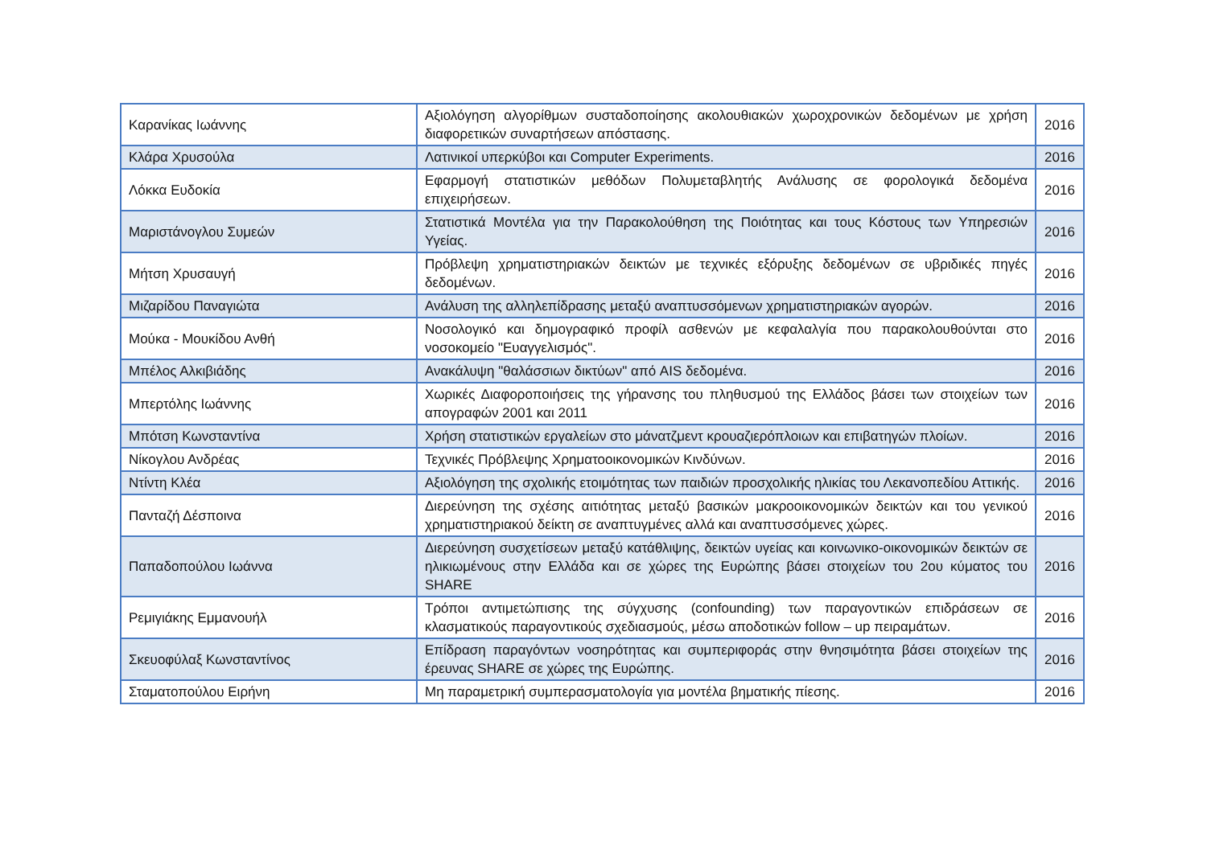| Καρανίκας Ιωάννης | Αξιολόγηση αλγορίθμων συσταδοποίησης ακολουθιακών χωροχρονικών δεδομένων με χρήση διαφορετικών συναρτήσεων απόστασης. | 2016 |
| Κλάρα Χρυσούλα | Λατινικοί υπερκύβοι και Computer Experiments. | 2016 |
| Λόκκα Ευδοκία | Εφαρμογή στατιστικών μεθόδων Πολυμεταβλητής Ανάλυσης σε φορολογικά δεδομένα επιχειρήσεων. | 2016 |
| Μαριστάνογλου Συμεών | Στατιστικά Μοντέλα για την Παρακολούθηση της Ποιότητας και τους Κόστους των Υπηρεσιών Υγείας. | 2016 |
| Μήτση Χρυσαυγή | Πρόβλεψη χρηματιστηριακών δεικτών με τεχνικές εξόρυξης δεδομένων σε υβριδικές πηγές δεδομένων. | 2016 |
| Μιζαρίδου Παναγιώτα | Ανάλυση της αλληλεπίδρασης μεταξύ αναπτυσσόμενων χρηματιστηριακών αγορών. | 2016 |
| Μούκα - Μουκίδου Ανθή | Νοσολογικό και δημογραφικό προφίλ ασθενών με κεφαλαλγία που παρακολουθούνται στο νοσοκομείο "Ευαγγελισμός". | 2016 |
| Μπέλος Αλκιβιάδης | Ανακάλυψη "θαλάσσιων δικτύων" από AIS δεδομένα. | 2016 |
| Μπερτόλης Ιωάννης | Χωρικές Διαφοροποιήσεις της γήρανσης του πληθυσμού της Ελλάδος βάσει των στοιχείων των απογραφών 2001 και 2011 | 2016 |
| Μπότση Κωνσταντίνα | Χρήση στατιστικών εργαλείων στο μάνατζμεντ κρουαζιερόπλοιων και επιβατηγών πλοίων. | 2016 |
| Νίκογλου Ανδρέας | Τεχνικές Πρόβλεψης Χρηματοοικονομικών Κινδύνων. | 2016 |
| Ντίντη Κλέα | Αξιολόγηση της σχολικής ετοιμότητας των παιδιών προσχολικής ηλικίας του Λεκανοπεδίου Αττικής. | 2016 |
| Πανταζή Δέσποινα | Διερεύνηση της σχέσης αιτιότητας μεταξύ βασικών μακροοικονομικών δεικτών και του γενικού χρηματιστηριακού δείκτη σε αναπτυγμένες αλλά και αναπτυσσόμενες χώρες. | 2016 |
| Παπαδοπούλου Ιωάννα | Διερεύνηση συσχετίσεων μεταξύ κατάθλιψης, δεικτών υγείας και κοινωνικο-οικονομικών δεικτών σε ηλικιωμένους στην Ελλάδα και σε χώρες της Ευρώπης βάσει στοιχείων του 2ου κύματος του SHARE | 2016 |
| Ρεμιγιάκης Εμμανουήλ | Τρόποι αντιμετώπισης της σύγχυσης (confounding) των παραγοντικών επιδράσεων σε κλασματικούς παραγοντικούς σχεδιασμούς, μέσω αποδοτικών follow – up πειραμάτων. | 2016 |
| Σκευοφύλαξ Κωνσταντίνος | Επίδραση παραγόντων νοσηρότητας και συμπεριφοράς στην θνησιμότητα βάσει στοιχείων της έρευνας SHARE σε χώρες της Ευρώπης. | 2016 |
| Σταματοπούλου Ειρήνη | Μη παραμετρική συμπερασματολογία για μοντέλα βηματικής πίεσης. | 2016 |